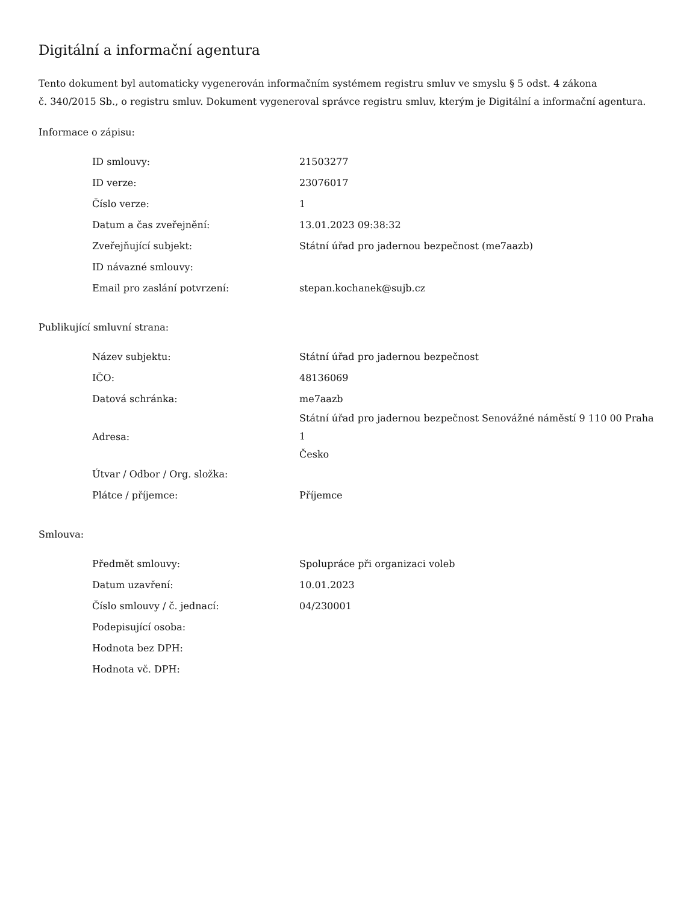Digitální a informační agentura
Tento dokument byl automaticky vygenerován informačním systémem registru smluv ve smyslu § 5 odst. 4 zákona
č. 340/2015 Sb., o registru smluv. Dokument vygeneroval správce registru smluv, kterým je Digitální a informační agentura.
Informace o zápisu:
| ID smlouvy: | 21503277 |
| ID verze: | 23076017 |
| Číslo verze: | 1 |
| Datum a čas zveřejnění: | 13.01.2023 09:38:32 |
| Zveřejňující subjekt: | Státní úřad pro jadernou bezpečnost (me7aazb) |
| ID návazné smlouvy: | |
| Email pro zaslání potvrzení: | stepan.kochanek@sujb.cz |
Publikující smluvní strana:
| Název subjektu: | Státní úřad pro jadernou bezpečnost |
| IČO: | 48136069 |
| Datová schránka: | me7aazb |
| Adresa: | Státní úřad pro jadernou bezpečnost Senovážné náměstí 9 110 00 Praha 1 Česko |
| Útvar / Odbor / Org. složka: | |
| Plátce / příjemce: | Příjemce |
Smlouva:
| Předmět smlouvy: | Spolupráce při organizaci voleb |
| Datum uzavření: | 10.01.2023 |
| Číslo smlouvy / č. jednací: | 04/230001 |
| Podepisující osoba: | |
| Hodnota bez DPH: | |
| Hodnota vč. DPH: | |